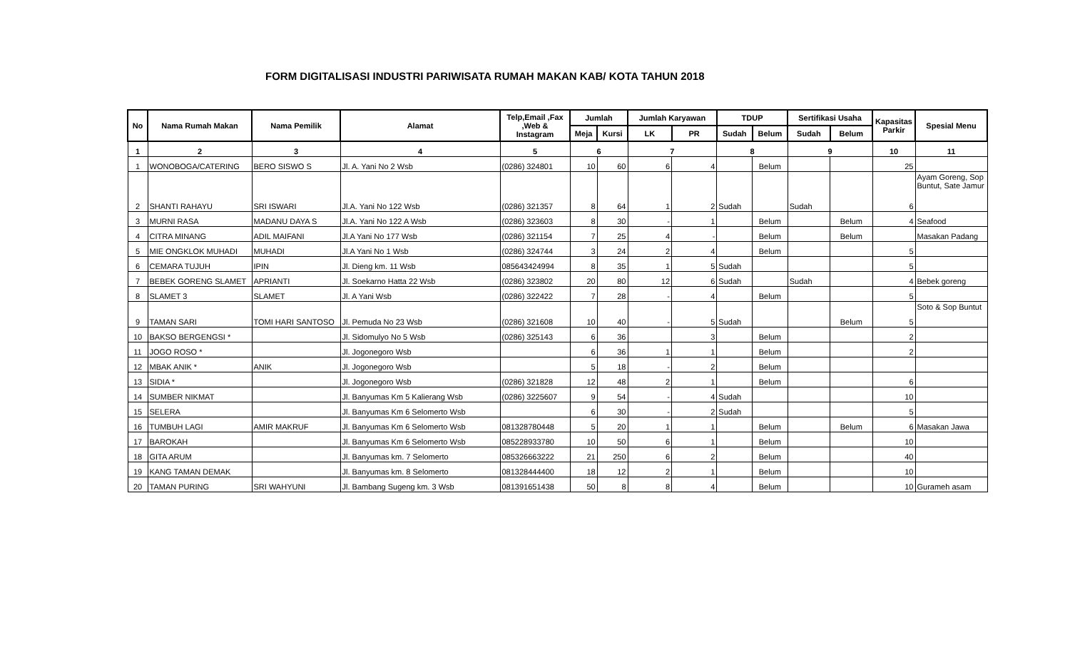FORM DIGITALISASI INDUSTRI PARIWISATA RUMAH MAKAN KAB/ KOTA TAHUN 2018
| No | Nama Rumah Makan | Nama Pemilik | Alamat | Telp,Email ,Fax ,Web & Instagram | Jumlah | | Jumlah Karyawan | | TDUP | | Sertifikasi Usaha | | Kapasitas Parkir | Spesial Menu |
| --- | --- | --- | --- | --- | --- | --- | --- | --- | --- | --- | --- | --- | --- | --- |
| | | | | | Meja | Kursi | LK | PR | Sudah | Belum | Sudah | Belum | | |
| 1 | 2 | 3 | 4 | 5 | 6 | | 7 | | 8 | | 9 | | 10 | 11 |
| 1 | WONOBOGA/CATERING | BERO SISWO S | Jl. A. Yani No 2 Wsb | (0286) 324801 | 10 | 60 | 6 | 4 | | Belum | | | 25 | |
| 2 | SHANTI RAHAYU | SRI ISWARI | Jl.A. Yani No 122 Wsb | (0286) 321357 | 8 | 64 | 1 | 2 | Sudah | | Sudah | | 6 | Ayam Goreng, Sop Buntut, Sate Jamur |
| 3 | MURNI RASA | MADANU DAYA S | Jl.A. Yani No 122 A Wsb | (0286) 323603 | 8 | 30 | - | 1 | | Belum | | Belum | 4 | Seafood |
| 4 | CITRA MINANG | ADIL MAIFANI | Jl.A Yani No 177 Wsb | (0286) 321154 | 7 | 25 | 4 | - | | Belum | | Belum | | Masakan Padang |
| 5 | MIE ONGKLOK MUHADI | MUHADI | Jl.A Yani No 1 Wsb | (0286) 324744 | 3 | 24 | 2 | 4 | | Belum | | | 5 | |
| 6 | CEMARA TUJUH | IPIN | Jl. Dieng km. 11 Wsb | 085643424994 | 8 | 35 | 1 | 5 | Sudah | | | | 5 | |
| 7 | BEBEK GORENG SLAMET | APRIANTI | Jl. Soekarno Hatta 22 Wsb | (0286) 323802 | 20 | 80 | 12 | 6 | Sudah | | Sudah | | 4 | Bebek goreng |
| 8 | SLAMET 3 | SLAMET | Jl. A Yani Wsb | (0286) 322422 | 7 | 28 | - | 4 | | Belum | | | 5 | |
| 9 | TAMAN SARI | TOMI HARI SANTOSO | Jl. Pemuda No 23 Wsb | (0286) 321608 | 10 | 40 | - | 5 | Sudah | | | Belum | 5 | Soto & Sop Buntut |
| 10 | BAKSO BERGENGSI * | | Jl. Sidomulyo No 5 Wsb | (0286) 325143 | 6 | 36 | | 3 | | Belum | | | 2 | |
| 11 | JOGO ROSO * | | Jl. Jogonegoro Wsb | | 6 | 36 | 1 | 1 | | Belum | | | 2 | |
| 12 | MBAK ANIK * | ANIK | Jl. Jogonegoro Wsb | | 5 | 18 | - | 2 | | Belum | | | | |
| 13 | SIDIA * | | Jl. Jogonegoro Wsb | (0286) 321828 | 12 | 48 | 2 | 1 | | Belum | | | 6 | |
| 14 | SUMBER NIKMAT | | Jl. Banyumas Km 5 Kalierang Wsb | (0286) 3225607 | 9 | 54 | - | 4 | Sudah | | | | 10 | |
| 15 | SELERA | | Jl. Banyumas Km 6 Selomerto Wsb | | 6 | 30 | - | 2 | Sudah | | | | 5 | |
| 16 | TUMBUH LAGI | AMIR MAKRUF | Jl. Banyumas Km 6 Selomerto Wsb | 081328780448 | 5 | 20 | 1 | 1 | | Belum | | Belum | 6 | Masakan Jawa |
| 17 | BAROKAH | | Jl. Banyumas Km 6 Selomerto Wsb | 085228933780 | 10 | 50 | 6 | 1 | | Belum | | | 10 | |
| 18 | GITA ARUM | | Jl. Banyumas km. 7 Selomerto | 085326663222 | 21 | 250 | 6 | 2 | | Belum | | | 40 | |
| 19 | KANG TAMAN DEMAK | | Jl. Banyumas km. 8 Selomerto | 081328444400 | 18 | 12 | 2 | 1 | | Belum | | | 10 | |
| 20 | TAMAN PURING | SRI WAHYUNI | Jl. Bambang Sugeng km. 3 Wsb | 081391651438 | 50 | 8 | 8 | 4 | | Belum | | | 10 | Gurameh asam |